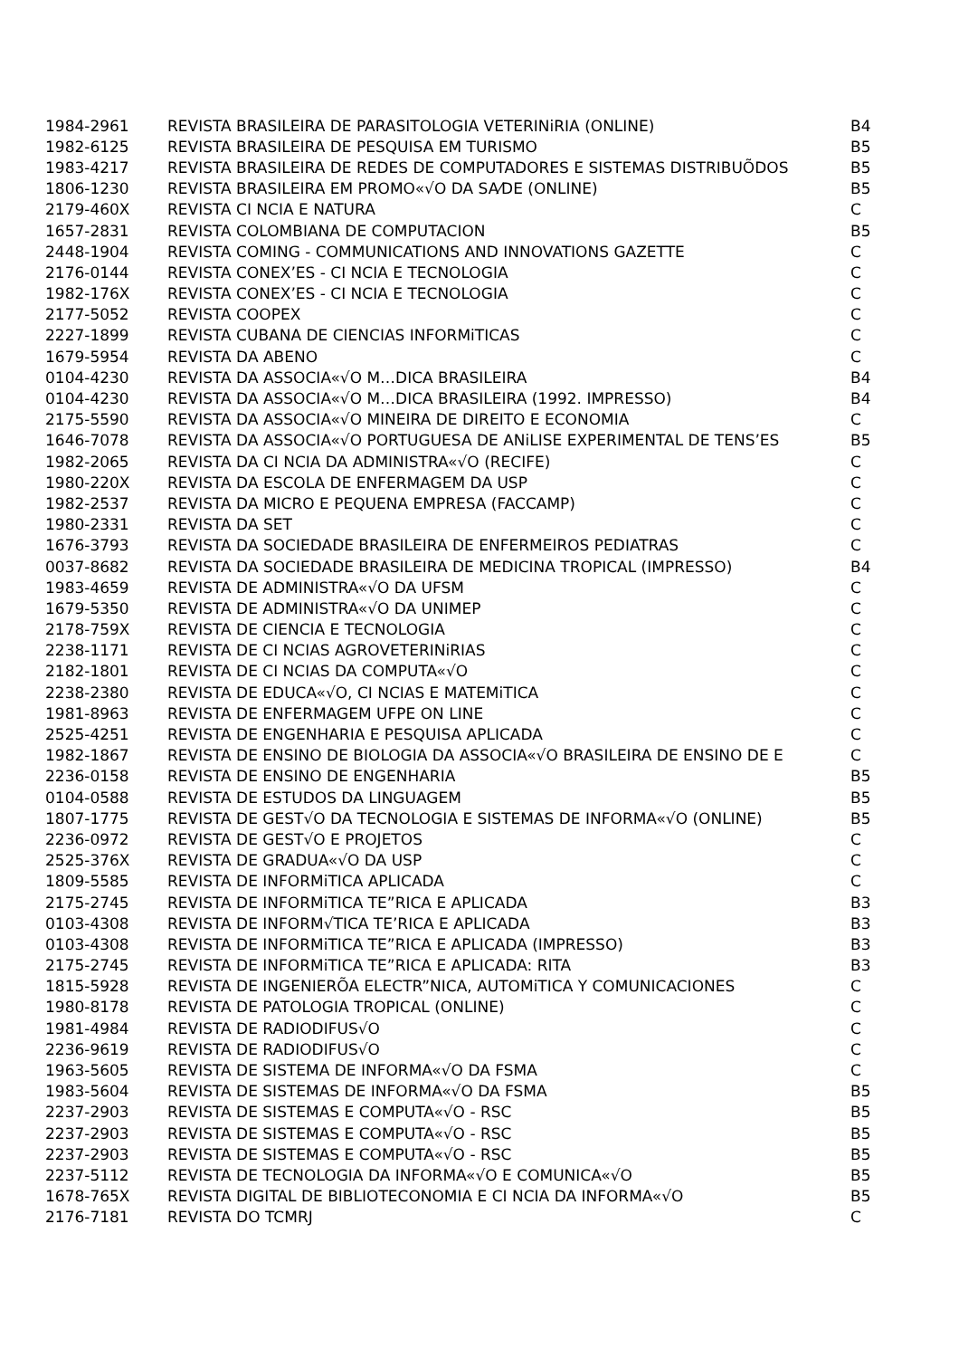| 1984-2961 | REVISTA BRASILEIRA DE PARASITOLOGIA VETERINiRIA (ONLINE) | B4 |
| 1982-6125 | REVISTA BRASILEIRA DE PESQUISA EM TURISMO | B5 |
| 1983-4217 | REVISTA BRASILEIRA DE REDES DE COMPUTADORES E SISTEMAS DISTRIBUÕDOS | B5 |
| 1806-1230 | REVISTA BRASILEIRA EM PROMO«√O DA SA⁄DE (ONLINE) | B5 |
| 2179-460X | REVISTA CI NCIA E NATURA | C |
| 1657-2831 | REVISTA COLOMBIANA DE COMPUTACION | B5 |
| 2448-1904 | REVISTA COMING - COMMUNICATIONS AND INNOVATIONS GAZETTE | C |
| 2176-0144 | REVISTA CONEX’ES - CI NCIA E TECNOLOGIA | C |
| 1982-176X | REVISTA CONEX’ES - CI NCIA E TECNOLOGIA | C |
| 2177-5052 | REVISTA COOPEX | C |
| 2227-1899 | REVISTA CUBANA DE CIENCIAS INFORMiTICAS | C |
| 1679-5954 | REVISTA DA ABENO | C |
| 0104-4230 | REVISTA DA ASSOCIA«√O M…DICA BRASILEIRA | B4 |
| 0104-4230 | REVISTA DA ASSOCIA«√O M…DICA BRASILEIRA (1992. IMPRESSO) | B4 |
| 2175-5590 | REVISTA DA ASSOCIA«√O MINEIRA DE DIREITO E ECONOMIA | C |
| 1646-7078 | REVISTA DA ASSOCIA«√O PORTUGUESA DE ANiLISE EXPERIMENTAL DE TENS’ES | B5 |
| 1982-2065 | REVISTA DA CI NCIA DA ADMINISTRA«√O (RECIFE) | C |
| 1980-220X | REVISTA DA ESCOLA DE ENFERMAGEM DA USP | C |
| 1982-2537 | REVISTA DA MICRO E PEQUENA EMPRESA (FACCAMP) | C |
| 1980-2331 | REVISTA DA SET | C |
| 1676-3793 | REVISTA DA SOCIEDADE BRASILEIRA DE ENFERMEIROS PEDIATRAS | C |
| 0037-8682 | REVISTA DA SOCIEDADE BRASILEIRA DE MEDICINA TROPICAL (IMPRESSO) | B4 |
| 1983-4659 | REVISTA DE ADMINISTRA«√O DA UFSM | C |
| 1679-5350 | REVISTA DE ADMINISTRA«√O DA UNIMEP | C |
| 2178-759X | REVISTA DE CIENCIA E TECNOLOGIA | C |
| 2238-1171 | REVISTA DE CI NCIAS AGROVETERINiRIAS | C |
| 2182-1801 | REVISTA DE CI NCIAS DA COMPUTA«√O | C |
| 2238-2380 | REVISTA DE EDUCA«√O, CI NCIAS E MATEMiTICA | C |
| 1981-8963 | REVISTA DE ENFERMAGEM UFPE ON LINE | C |
| 2525-4251 | REVISTA DE ENGENHARIA E PESQUISA APLICADA | C |
| 1982-1867 | REVISTA DE ENSINO DE BIOLOGIA DA ASSOCIA«√O BRASILEIRA DE ENSINO DE E | C |
| 2236-0158 | REVISTA DE ENSINO DE ENGENHARIA | B5 |
| 0104-0588 | REVISTA DE ESTUDOS DA LINGUAGEM | B5 |
| 1807-1775 | REVISTA DE GEST√O DA TECNOLOGIA E SISTEMAS DE INFORMA«√O (ONLINE) | B5 |
| 2236-0972 | REVISTA DE GEST√O E PROJETOS | C |
| 2525-376X | REVISTA DE GRADUA«√O DA USP | C |
| 1809-5585 | REVISTA DE INFORMiTICA APLICADA | C |
| 2175-2745 | REVISTA DE INFORMiTICA TE”RICA E APLICADA | B3 |
| 0103-4308 | REVISTA DE INFORM√TICA TE’RICA E APLICADA | B3 |
| 0103-4308 | REVISTA DE INFORMiTICA TE”RICA E APLICADA (IMPRESSO) | B3 |
| 2175-2745 | REVISTA DE INFORMiTICA TE”RICA E APLICADA: RITA | B3 |
| 1815-5928 | REVISTA DE INGENIERÕA ELECTR”NICA, AUTOMiTICA Y COMUNICACIONES | C |
| 1980-8178 | REVISTA DE PATOLOGIA TROPICAL (ONLINE) | C |
| 1981-4984 | REVISTA DE RADIODIFUS√O | C |
| 2236-9619 | REVISTA DE RADIODIFUS√O | C |
| 1963-5605 | REVISTA DE SISTEMA DE INFORMA«√O DA FSMA | C |
| 1983-5604 | REVISTA DE SISTEMAS DE INFORMA«√O DA FSMA | B5 |
| 2237-2903 | REVISTA DE SISTEMAS E COMPUTA«√O - RSC | B5 |
| 2237-2903 | REVISTA DE SISTEMAS E COMPUTA«√O - RSC | B5 |
| 2237-2903 | REVISTA DE SISTEMAS E COMPUTA«√O - RSC | B5 |
| 2237-5112 | REVISTA DE TECNOLOGIA DA INFORMA«√O E COMUNICA«√O | B5 |
| 1678-765X | REVISTA DIGITAL DE BIBLIOTECONOMIA E CI NCIA DA INFORMA«√O | B5 |
| 2176-7181 | REVISTA DO TCMRJ | C |